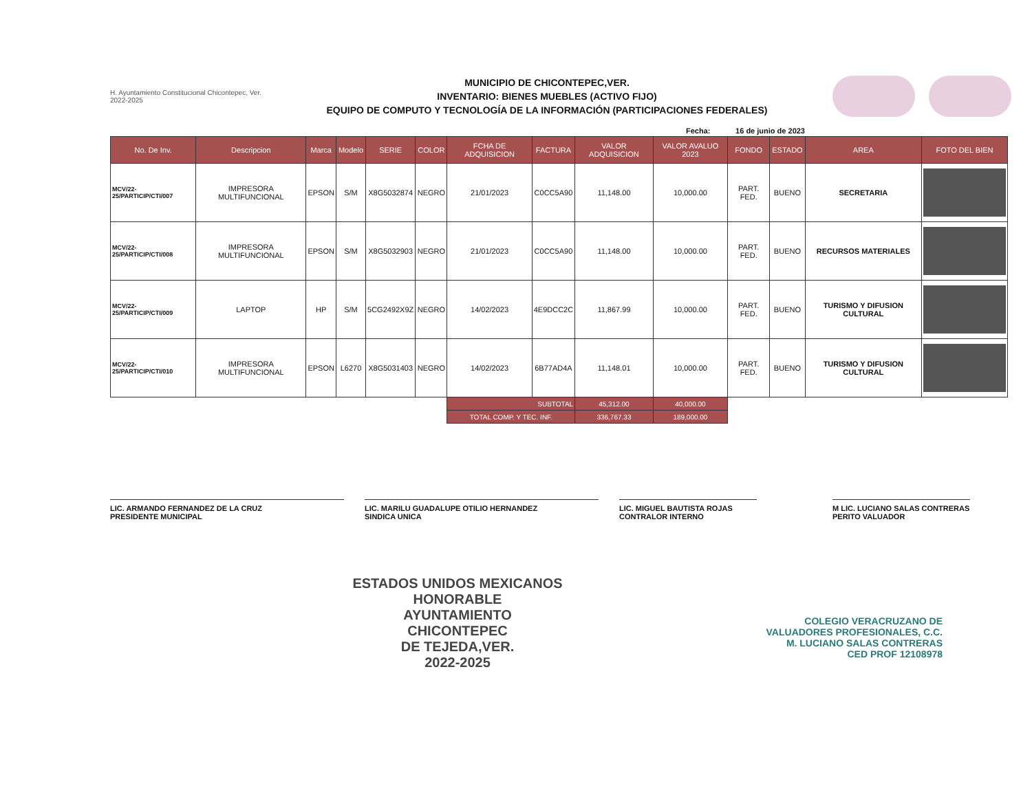H. Ayuntamiento Constitucional Chicontepec, Ver. 2022-2025
MUNICIPIO DE CHICONTEPEC,VER.
INVENTARIO: BIENES MUEBLES (ACTIVO FIJO)
EQUIPO DE COMPUTO Y TECNOLOGÍA DE LA INFORMACIÓN (PARTICIPACIONES FEDERALES)
Fecha: 16 de junio de 2023
| No. De Inv. | Descripcion | Marca | Modelo | SERIE | COLOR | FCHA DE ADQUISICION | FACTURA | VALOR ADQUISICION | VALOR AVALUO 2023 | FONDO | ESTADO | AREA | FOTO DEL BIEN |
| --- | --- | --- | --- | --- | --- | --- | --- | --- | --- | --- | --- | --- | --- |
| MCV/22-25/PARTICIP/CTI/007 | IMPRESORA MULTIFUNCIONAL | EPSON | S/M | X8G5032874 | NEGRO | 21/01/2023 | C0CC5A90 | 11,148.00 | 10,000.00 | PART. FED. | BUENO | SECRETARIA | |
| MCV/22-25/PARTICIP/CTI/008 | IMPRESORA MULTIFUNCIONAL | EPSON | S/M | X8G5032903 | NEGRO | 21/01/2023 | C0CC5A90 | 11,148.00 | 10,000.00 | PART. FED. | BUENO | RECURSOS MATERIALES | |
| MCV/22-25/PARTICIP/CTI/009 | LAPTOP | HP | S/M | 5CG2492X9Z | NEGRO | 14/02/2023 | 4E9DCC2C | 11,867.99 | 10,000.00 | PART. FED. | BUENO | TURISMO Y DIFUSION CULTURAL | |
| MCV/22-25/PARTICIP/CTI/010 | IMPRESORA MULTIFUNCIONAL | EPSON | L6270 | X8G5031403 | NEGRO | 14/02/2023 | 6B77AD4A | 11,148.01 | 10,000.00 | PART. FED. | BUENO | TURISMO Y DIFUSION CULTURAL | |
| | | | | | | SUBTOTAL | | 45,312.00 | 40,000.00 | | | | |
| | | | | | | TOTAL COMP. Y TEC. INF. | | 336,767.33 | 189,000.00 | | | | |
LIC. ARMANDO FERNANDEZ DE LA CRUZ
PRESIDENTE MUNICIPAL
LIC. MARILU GUADALUPE OTILIO HERNANDEZ
SINDICA UNICA
LIC. MIGUEL BAUTISTA ROJAS
CONTRALOR INTERNO
M LIC. LUCIANO SALAS CONTRERAS
PERITO VALUADOR
ESTADOS UNIDOS MEXICANOS
HONORABLE
AYUNTAMIENTO
CHICONTEPEC
DE TEJEDA,VER.
2022-2025
COLEGIO VERACRUZANO DE
VALUADORES PROFESIONALES, C.C.
M. LUCIANO SALAS CONTRERAS
CED PROF 12108978